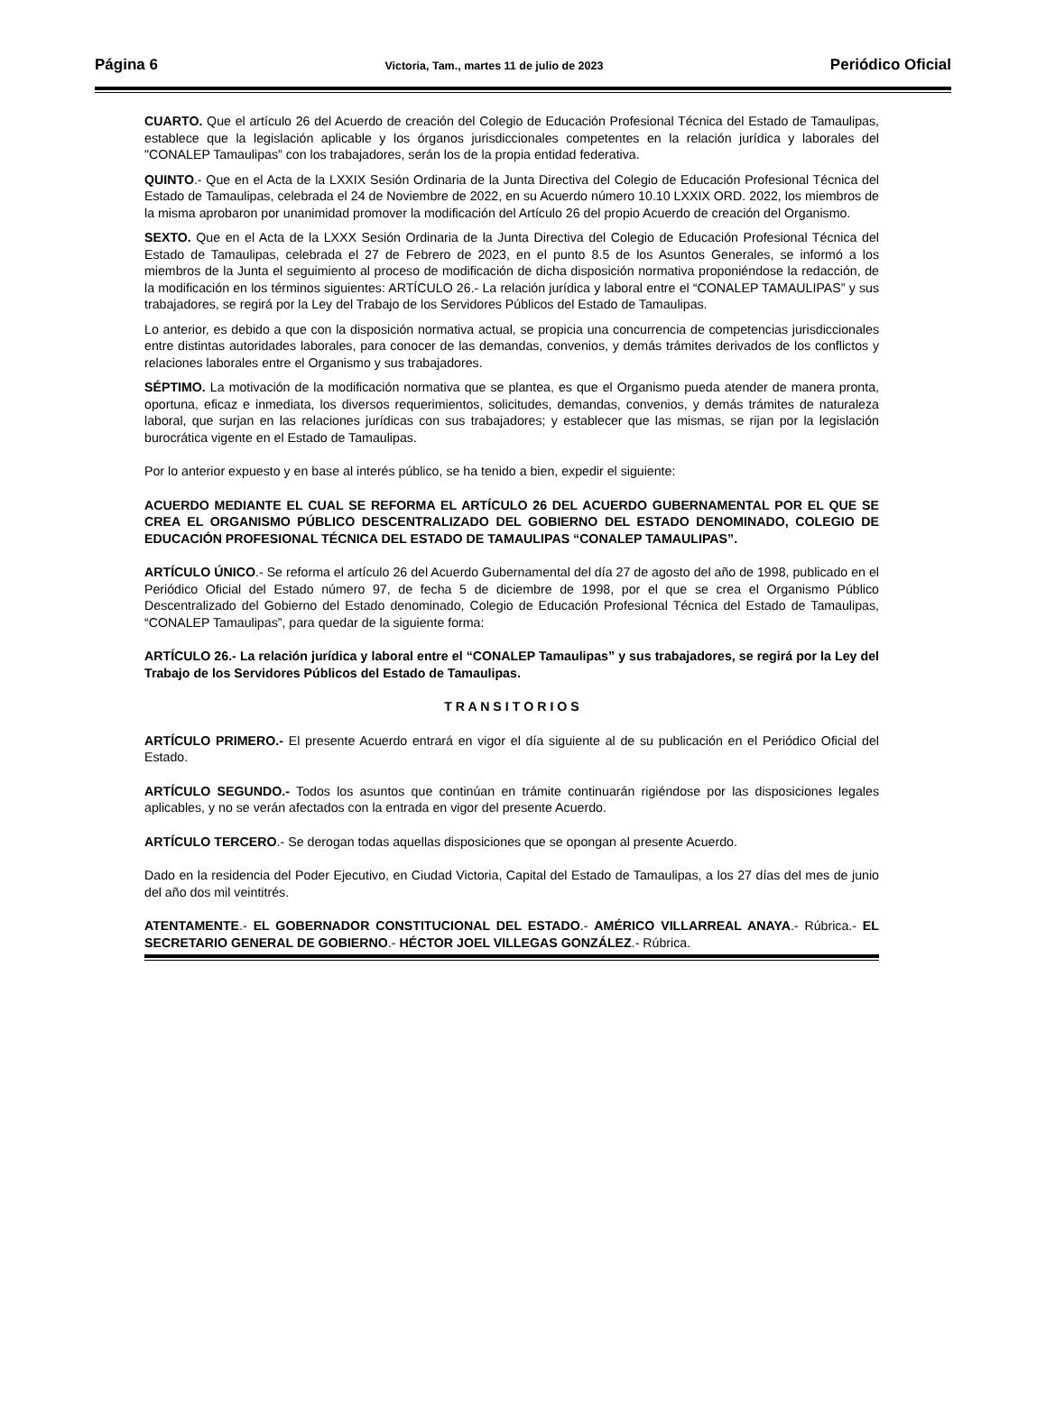Página 6 Victoria, Tam., martes 11 de julio de 2023 Periódico Oficial
CUARTO. Que el artículo 26 del Acuerdo de creación del Colegio de Educación Profesional Técnica del Estado de Tamaulipas, establece que la legislación aplicable y los órganos jurisdiccionales competentes en la relación jurídica y laborales del "CONALEP Tamaulipas” con los trabajadores, serán los de la propia entidad federativa.
QUINTO.- Que en el Acta de la LXXIX Sesión Ordinaria de la Junta Directiva del Colegio de Educación Profesional Técnica del Estado de Tamaulipas, celebrada el 24 de Noviembre de 2022, en su Acuerdo número 10.10 LXXIX ORD. 2022, los miembros de la misma aprobaron por unanimidad promover la modificación del Artículo 26 del propio Acuerdo de creación del Organismo.
SEXTO. Que en el Acta de la LXXX Sesión Ordinaria de la Junta Directiva del Colegio de Educación Profesional Técnica del Estado de Tamaulipas, celebrada el 27 de Febrero de 2023, en el punto 8.5 de los Asuntos Generales, se informó a los miembros de la Junta el seguimiento al proceso de modificación de dicha disposición normativa proponiéndose la redacción, de la modificación en los términos siguientes: ARTÍCULO 26.- La relación jurídica y laboral entre el “CONALEP TAMAULIPAS” y sus trabajadores, se regirá por la Ley del Trabajo de los Servidores Públicos del Estado de Tamaulipas.
Lo anterior, es debido a que con la disposición normativa actual, se propicia una concurrencia de competencias jurisdiccionales entre distintas autoridades laborales, para conocer de las demandas, convenios, y demás trámites derivados de los conflictos y relaciones laborales entre el Organismo y sus trabajadores.
SÉPTIMO. La motivación de la modificación normativa que se plantea, es que el Organismo pueda atender de manera pronta, oportuna, eficaz e inmediata, los diversos requerimientos, solicitudes, demandas, convenios, y demás trámites de naturaleza laboral, que surjan en las relaciones jurídicas con sus trabajadores; y establecer que las mismas, se rijan por la legislación burocrática vigente en el Estado de Tamaulipas.
Por lo anterior expuesto y en base al interés público, se ha tenido a bien, expedir el siguiente:
ACUERDO MEDIANTE EL CUAL SE REFORMA EL ARTÍCULO 26 DEL ACUERDO GUBERNAMENTAL POR EL QUE SE CREA EL ORGANISMO PÚBLICO DESCENTRALIZADO DEL GOBIERNO DEL ESTADO DENOMINADO, COLEGIO DE EDUCACIÓN PROFESIONAL TÉCNICA DEL ESTADO DE TAMAULIPAS “CONALEP TAMAULIPAS”.
ARTÍCULO ÚNICO.- Se reforma el artículo 26 del Acuerdo Gubernamental del día 27 de agosto del año de 1998, publicado en el Periódico Oficial del Estado número 97, de fecha 5 de diciembre de 1998, por el que se crea el Organismo Público Descentralizado del Gobierno del Estado denominado, Colegio de Educación Profesional Técnica del Estado de Tamaulipas, “CONALEP Tamaulipas”, para quedar de la siguiente forma:
ARTÍCULO 26.- La relación jurídica y laboral entre el “CONALEP Tamaulipas” y sus trabajadores, se regirá por la Ley del Trabajo de los Servidores Públicos del Estado de Tamaulipas.
T R A N S I T O R I O S
ARTÍCULO PRIMERO.- El presente Acuerdo entrará en vigor el día siguiente al de su publicación en el Periódico Oficial del Estado.
ARTÍCULO SEGUNDO.- Todos los asuntos que continúan en trámite continuarán rigiéndose por las disposiciones legales aplicables, y no se verán afectados con la entrada en vigor del presente Acuerdo.
ARTÍCULO TERCERO.- Se derogan todas aquellas disposiciones que se opongan al presente Acuerdo.
Dado en la residencia del Poder Ejecutivo, en Ciudad Victoria, Capital del Estado de Tamaulipas, a los 27 días del mes de junio del año dos mil veintitrés.
ATENTAMENTE.- EL GOBERNADOR CONSTITUCIONAL DEL ESTADO.- AMÉRICO VILLARREAL ANAYA.- Rúbrica.- EL SECRETARIO GENERAL DE GOBIERNO.- HÉCTOR JOEL VILLEGAS GONZÁLEZ.- Rúbrica.